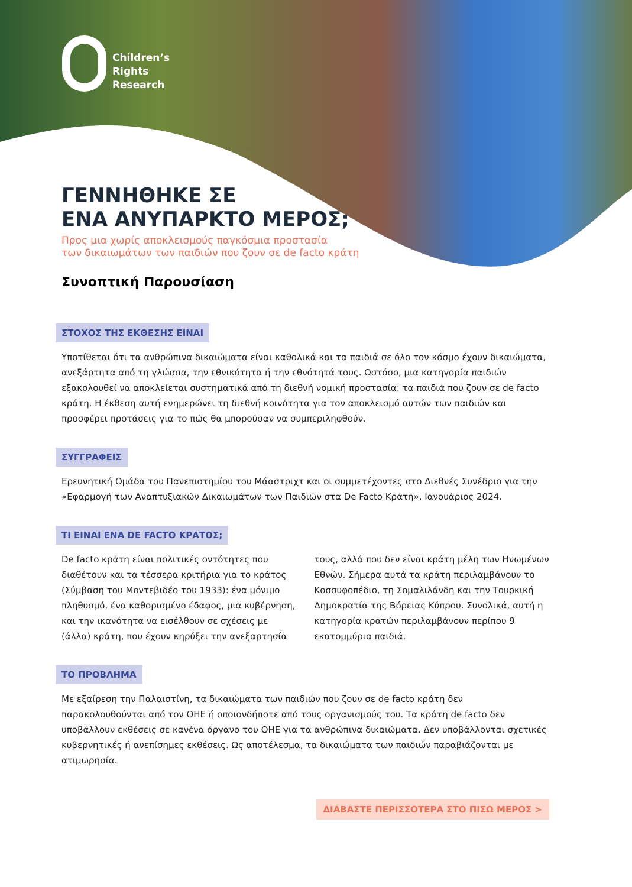Children’s
Rights
Research
ΓΕΝΝΗΘΗΚΕ ΣΕ
ΕΝΑ ΑΝΥΠΑΡΚΤΟ ΜΕΡΟΣ;
Προς μια χωρίς αποκλεισμούς παγκόσμια προστασία
των δικαιωμάτων των παιδιών που ζουν σε de facto κράτη
Συνοπτική Παρουσίαση
ΣΤΟΧΟΣ ΤΗΣ ΕΚΘΕΣΗΣ ΕΙΝΑΙ
Υποτίθεται ότι τα ανθρώπινα δικαιώματα είναι καθολικά και τα παιδιά σε όλο τον κόσμο έχουν δικαιώματα, ανεξάρτητα από τη γλώσσα, την εθνικότητα ή την εθνότητά τους. Ωστόσο, μια κατηγορία παιδιών εξακολουθεί να αποκλείεται συστηματικά από τη διεθνή νομική προστασία: τα παιδιά που ζουν σε de facto κράτη. Η έκθεση αυτή ενημερώνει τη διεθνή κοινότητα για τον αποκλεισμό αυτών των παιδιών και προσφέρει προτάσεις για το πώς θα μπορούσαν να συμπεριληφθούν.
ΣΥΓΓΡΑΦΕΙΣ
Ερευνητική Ομάδα του Πανεπιστημίου του Μάαστριχτ και οι συμμετέχοντες στο Διεθνές Συνέδριο για την «Εφαρμογή των Αναπτυξιακών Δικαιωμάτων των Παιδιών στα De Facto Κράτη», Ιανουάριος 2024.
ΤΙ ΕΙΝΑΙ ΕΝΑ DE FACTO ΚΡΑΤΟΣ;
De facto κράτη είναι πολιτικές οντότητες που διαθέτουν και τα τέσσερα κριτήρια για το κράτος (Σύμβαση του Μοντεβιδέο του 1933): ένα μόνιμο πληθυσμό, ένα καθορισμένο έδαφος, μια κυβέρνηση, και την ικανότητα να εισέλθουν σε σχέσεις με (άλλα) κράτη, που έχουν κηρύξει την ανεξαρτησία τους, αλλά που δεν είναι κράτη μέλη των Ηνωμένων Εθνών. Σήμερα αυτά τα κράτη περιλαμβάνουν το Κοσσυφοπέδιο, τη Σομαλιλάνδη και την Τουρκική Δημοκρατία της Βόρειας Κύπρου. Συνολικά, αυτή η κατηγορία κρατών περιλαμβάνουν περίπου 9 εκατομμύρια παιδιά.
ΤΟ ΠΡΟΒΛΗΜΑ
Με εξαίρεση την Παλαιστίνη, τα δικαιώματα των παιδιών που ζουν σε de facto κράτη δεν παρακολουθούνται από τον ΟΗΕ ή οποιονδήποτε από τους οργανισμούς του. Τα κράτη de facto δεν υποβάλλουν εκθέσεις σε κανένα όργανο του ΟΗΕ για τα ανθρώπινα δικαιώματα. Δεν υποβάλλονται σχετικές κυβερνητικές ή ανεπίσημες εκθέσεις. Ως αποτέλεσμα, τα δικαιώματα των παιδιών παραβιάζονται με ατιμωρησία.
ΔΙΑΒΑΣΤΕ ΠΕΡΙΣΣΟΤΕΡΑ ΣΤΟ ΠΙΣΩ ΜΕΡΟΣ >